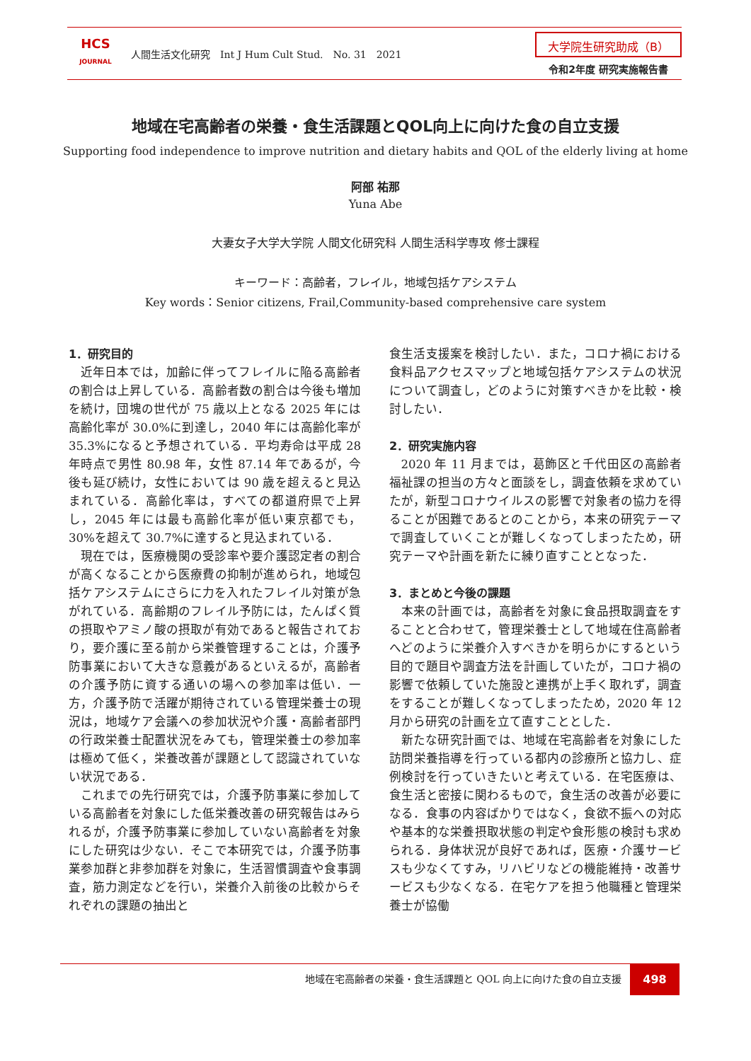HCS
JOURNAL
人間生活文化研究　Int J Hum Cult Stud.　No. 31　2021
大学院生研究助成（B）
令和2年度 研究実施報告書
地域在宅高齢者の栄養・食生活課題とQOL向上に向けた食の自立支援
Supporting food independence to improve nutrition and dietary habits and QOL of the elderly living at home
阿部 祐那
Yuna Abe
大妻女子大学大学院 人間文化研究科 人間生活科学専攻 修士課程
キーワード：高齢者，フレイル，地域包括ケアシステム
Key words：Senior citizens, Frail,Community-based comprehensive care system
1．研究目的
近年日本では，加齢に伴ってフレイルに陥る高齢者の割合は上昇している．高齢者数の割合は今後も増加を続け，団塊の世代が 75 歳以上となる 2025 年には高齢化率が 30.0%に到達し，2040 年には高齢化率が 35.3%になると予想されている．平均寿命は平成 28 年時点で男性 80.98 年，女性 87.14 年であるが，今後も延び続け，女性においては 90 歳を超えると見込まれている．高齢化率は，すべての都道府県で上昇し，2045 年には最も高齢化率が低い東京都でも，30%を超えて 30.7%に達すると見込まれている．
現在では，医療機関の受診率や要介護認定者の割合が高くなることから医療費の抑制が進められ，地域包括ケアシステムにさらに力を入れたフレイル対策が急がれている．高齢期のフレイル予防には，たんぱく質の摂取やアミノ酸の摂取が有効であると報告されており，要介護に至る前から栄養管理することは，介護予防事業において大きな意義があるといえるが，高齢者の介護予防に資する通いの場への参加率は低い．一方，介護予防で活躍が期待されている管理栄養士の現況は，地域ケア会議への参加状況や介護・高齢者部門の行政栄養士配置状況をみても，管理栄養士の参加率は極めて低く，栄養改善が課題として認識されていない状況である．
これまでの先行研究では，介護予防事業に参加している高齢者を対象にした低栄養改善の研究報告はみられるが，介護予防事業に参加していない高齢者を対象にした研究は少ない．そこで本研究では，介護予防事業参加群と非参加群を対象に，生活習慣調査や食事調査，筋力測定などを行い，栄養介入前後の比較からそれぞれの課題の抽出と
食生活支援案を検討したい．また，コロナ禍における食料品アクセスマップと地域包括ケアシステムの状況について調査し，どのように対策すべきかを比較・検討したい．
2．研究実施内容
2020 年 11 月までは，葛飾区と千代田区の高齢者福祉課の担当の方々と面談をし，調査依頼を求めていたが，新型コロナウイルスの影響で対象者の協力を得ることが困難であるとのことから，本来の研究テーマで調査していくことが難しくなってしまったため，研究テーマや計画を新たに練り直すこととなった．
3．まとめと今後の課題
本来の計画では，高齢者を対象に食品摂取調査をすることと合わせて，管理栄養士として地域在住高齢者へどのように栄養介入すべきかを明らかにするという目的で題目や調査方法を計画していたが，コロナ禍の影響で依頼していた施設と連携が上手く取れず，調査をすることが難しくなってしまったため，2020 年 12 月から研究の計画を立て直すこととした．
新たな研究計画では、地域在宅高齢者を対象にした訪問栄養指導を行っている都内の診療所と協力し、症例検討を行っていきたいと考えている．在宅医療は、食生活と密接に関わるもので，食生活の改善が必要になる．食事の内容ばかりではなく，食欲不振への対応や基本的な栄養摂取状態の判定や食形態の検討も求められる．身体状況が良好であれば，医療・介護サービスも少なくてすみ，リハビリなどの機能維持・改善サービスも少なくなる．在宅ケアを担う他職種と管理栄養士が協働
地域在宅高齢者の栄養・食生活課題と QOL 向上に向けた食の自立支援
498